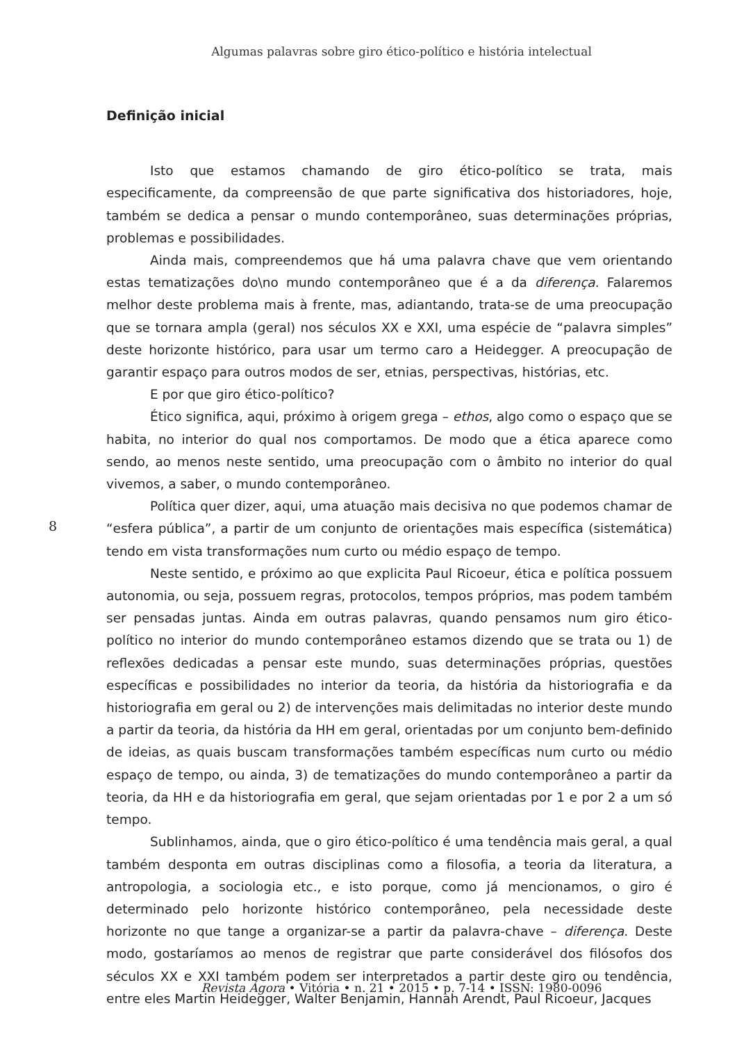Algumas palavras sobre giro ético-político e história intelectual
Definição inicial
Isto que estamos chamando de giro ético-político se trata, mais especificamente, da compreensão de que parte significativa dos historiadores, hoje, também se dedica a pensar o mundo contemporâneo, suas determinações próprias, problemas e possibilidades.
Ainda mais, compreendemos que há uma palavra chave que vem orientando estas tematizações do\no mundo contemporâneo que é a da diferença. Falaremos melhor deste problema mais à frente, mas, adiantando, trata-se de uma preocupação que se tornara ampla (geral) nos séculos XX e XXI, uma espécie de “palavra simples” deste horizonte histórico, para usar um termo caro a Heidegger. A preocupação de garantir espaço para outros modos de ser, etnias, perspectivas, histórias, etc.
E por que giro ético-político?
Ético significa, aqui, próximo à origem grega – ethos, algo como o espaço que se habita, no interior do qual nos comportamos. De modo que a ética aparece como sendo, ao menos neste sentido, uma preocupação com o âmbito no interior do qual vivemos, a saber, o mundo contemporâneo.
Política quer dizer, aqui, uma atuação mais decisiva no que podemos chamar de “esfera pública”, a partir de um conjunto de orientações mais específica (sistemática) tendo em vista transformações num curto ou médio espaço de tempo.
Neste sentido, e próximo ao que explicita Paul Ricoeur, ética e política possuem autonomia, ou seja, possuem regras, protocolos, tempos próprios, mas podem também ser pensadas juntas. Ainda em outras palavras, quando pensamos num giro ético-político no interior do mundo contemporâneo estamos dizendo que se trata ou 1) de reflexões dedicadas a pensar este mundo, suas determinações próprias, questões específicas e possibilidades no interior da teoria, da história da historiografia e da historiografia em geral ou 2) de intervenções mais delimitadas no interior deste mundo a partir da teoria, da história da HH em geral, orientadas por um conjunto bem-definido de ideias, as quais buscam transformações também específicas num curto ou médio espaço de tempo, ou ainda, 3) de tematizações do mundo contemporâneo a partir da teoria, da HH e da historiografia em geral, que sejam orientadas por 1 e por 2 a um só tempo.
Sublinhamos, ainda, que o giro ético-político é uma tendência mais geral, a qual também desponta em outras disciplinas como a filosofia, a teoria da literatura, a antropologia, a sociologia etc., e isto porque, como já mencionamos, o giro é determinado pelo horizonte histórico contemporâneo, pela necessidade deste horizonte no que tange a organizar-se a partir da palavra-chave – diferença. Deste modo, gostaríamos ao menos de registrar que parte considerável dos filósofos dos séculos XX e XXI também podem ser interpretados a partir deste giro ou tendência, entre eles Martin Heidegger, Walter Benjamin, Hannah Arendt, Paul Ricoeur, Jacques
8
Revista Ágora • Vitória • n. 21 • 2015 • p. 7-14 • ISSN: 1980-0096